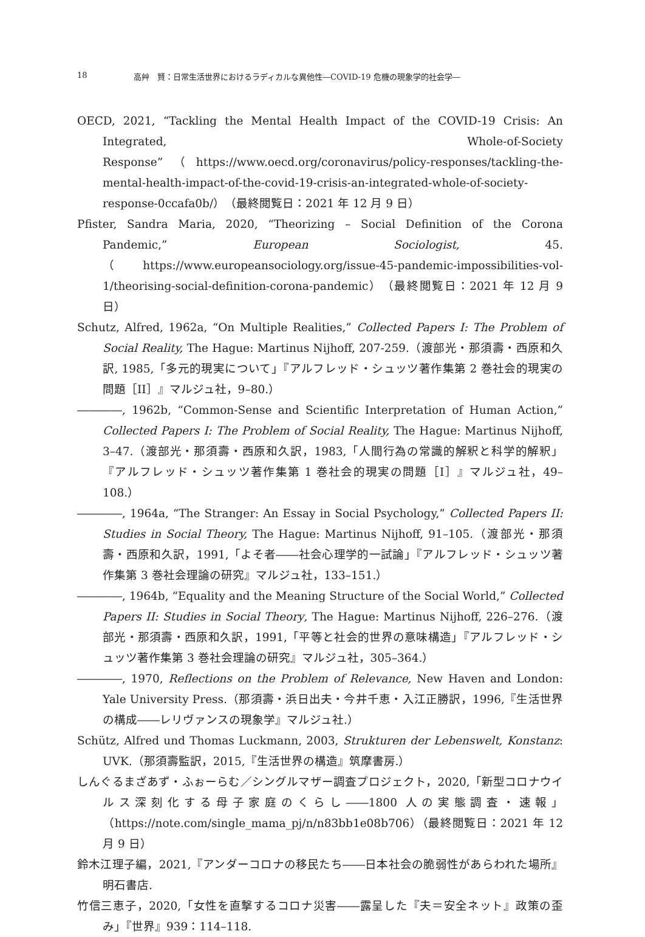18 高艸　賢：日常生活世界におけるラディカルな異他性―COVID-19 危機の現象学的社会学―
OECD, 2021, “Tackling the Mental Health Impact of the COVID-19 Crisis: An Integrated, Whole-of-Society Response”（https://www.oecd.org/coronavirus/policy-responses/tackling-the-mental-health-impact-of-the-covid-19-crisis-an-integrated-whole-of-society-response-0ccafa0b/）（最終閲覧日：2021 年 12 月 9 日）
Pfister, Sandra Maria, 2020, “Theorizing – Social Definition of the Corona Pandemic,” European Sociologist, 45.（https://www.europeansociology.org/issue-45-pandemic-impossibilities-vol-1/theorising-social-definition-corona-pandemic）（最終閲覧日：2021 年 12 月 9 日）
Schutz, Alfred, 1962a, “On Multiple Realities,” Collected Papers I: The Problem of Social Reality, The Hague: Martinus Nijhoff, 207-259.（渡部光・那須壽・西原和久訳, 1985,「多元的現実について」『アルフレッド・シュッツ著作集第 2 巻社会的現実の問題［II］』マルジュ社，9–80.）
――――, 1962b, “Common-Sense and Scientific Interpretation of Human Action,” Collected Papers I: The Problem of Social Reality, The Hague: Martinus Nijhoff, 3–47.（渡部光・那須壽・西原和久訳，1983,「人間行為の常識的解釈と科学的解釈」『アルフレッド・シュッツ著作集第 1 巻社会的現実の問題［I］』マルジュ社，49–108.）
――――, 1964a, “The Stranger: An Essay in Social Psychology,” Collected Papers II: Studies in Social Theory, The Hague: Martinus Nijhoff, 91–105.（渡部光・那須壽・西原和久訳，1991,「よそ者――社会心理学的一試論」『アルフレッド・シュッツ著作集第 3 巻社会理論の研究』マルジュ社，133–151.）
――――, 1964b, “Equality and the Meaning Structure of the Social World,” Collected Papers II: Studies in Social Theory, The Hague: Martinus Nijhoff, 226–276.（渡部光・那須壽・西原和久訳，1991,「平等と社会的世界の意味構造」『アルフレッド・シュッツ著作集第 3 巻社会理論の研究』マルジュ社，305–364.）
――――, 1970, Reflections on the Problem of Relevance, New Haven and London: Yale University Press.（那須壽・浜日出夫・今井千恵・入江正勝訳，1996,『生活世界の構成――レリヴァンスの現象学』マルジュ社.）
Schütz, Alfred und Thomas Luckmann, 2003, Strukturen der Lebenswelt, Konstanz: UVK.（那須壽監訳，2015,『生活世界の構造』筑摩書房.）
しんぐるまざあず・ふぉーらむ／シングルマザー調査プロジェクト，2020,「新型コロナウイルス深刻化する母子家庭のくらし――1800 人の実態調査・速報」（https://note.com/single_mama_pj/n/n83bb1e08b706）（最終閲覧日：2021 年 12 月 9 日）
鈴木江理子編，2021,『アンダーコロナの移民たち――日本社会の脆弱性があらわれた場所』明石書店.
竹信三恵子，2020,「女性を直撃するコロナ災害――露呈した『夫＝安全ネット』政策の歪み」『世界』939：114–118.